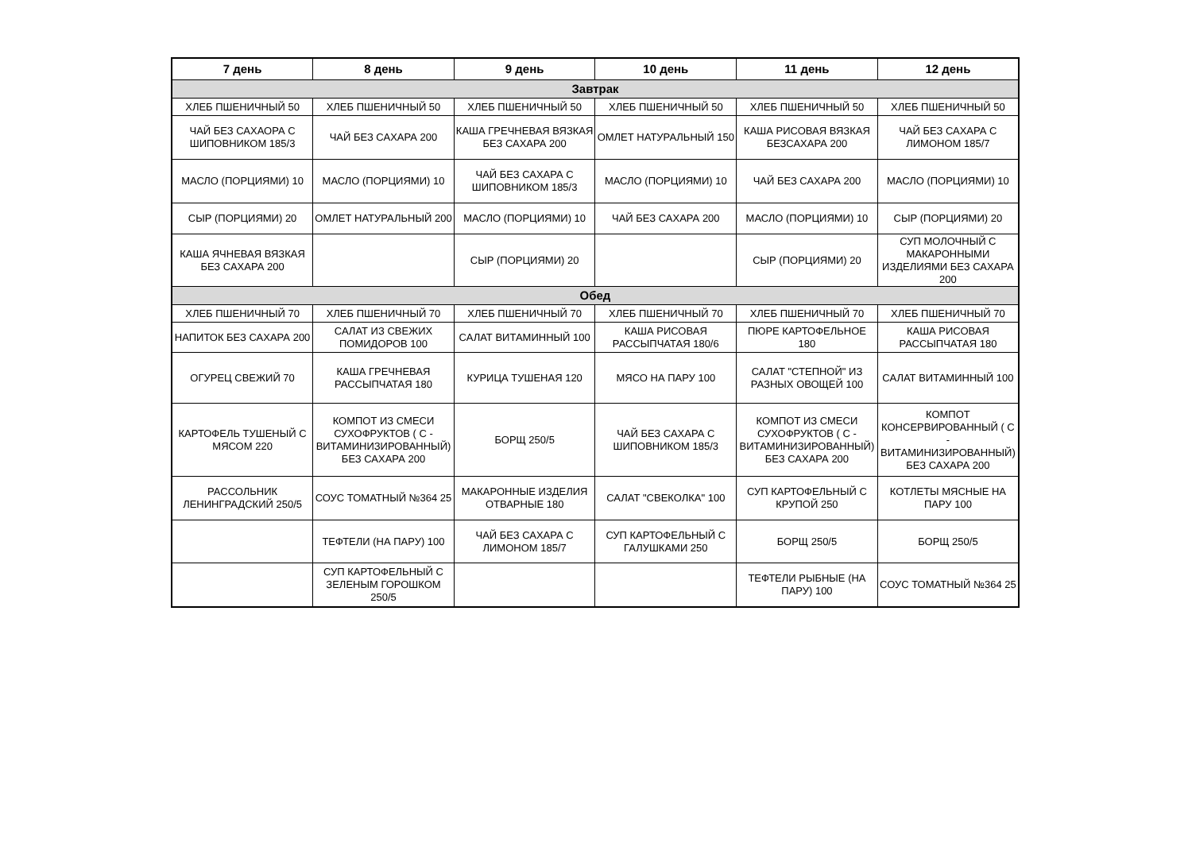| 7 день | 8 день | 9 день | 10 день | 11 день | 12 день |
| --- | --- | --- | --- | --- | --- |
| Завтрак | | | | | |
| ХЛЕБ ПШЕНИЧНЫЙ 50 | ХЛЕБ ПШЕНИЧНЫЙ 50 | ХЛЕБ ПШЕНИЧНЫЙ 50 | ХЛЕБ ПШЕНИЧНЫЙ 50 | ХЛЕБ ПШЕНИЧНЫЙ 50 | ХЛЕБ ПШЕНИЧНЫЙ 50 |
| ЧАЙ БЕЗ САХАОРА С ШИПОВНИКОМ 185/3 | ЧАЙ БЕЗ САХАРА 200 | КАША ГРЕЧНЕВАЯ ВЯЗКАЯ БЕЗ САХАРА 200 | ОМЛЕТ НАТУРАЛЬНЫЙ 150 | КАША РИСОВАЯ ВЯЗКАЯ БЕЗСАХАРА 200 | ЧАЙ БЕЗ САХАРА С ЛИМОНОМ 185/7 |
| МАСЛО (ПОРЦИЯМИ) 10 | МАСЛО (ПОРЦИЯМИ) 10 | ЧАЙ БЕЗ САХАРА С ШИПОВНИКОМ 185/3 | МАСЛО (ПОРЦИЯМИ) 10 | ЧАЙ БЕЗ САХАРА 200 | МАСЛО (ПОРЦИЯМИ) 10 |
| СЫР (ПОРЦИЯМИ) 20 | ОМЛЕТ НАТУРАЛЬНЫЙ 200 | МАСЛО (ПОРЦИЯМИ) 10 | ЧАЙ БЕЗ САХАРА 200 | МАСЛО (ПОРЦИЯМИ) 10 | СЫР (ПОРЦИЯМИ) 20 |
| КАША ЯЧНЕВАЯ ВЯЗКАЯ БЕЗ САХАРА 200 | | СЫР (ПОРЦИЯМИ) 20 | | СЫР (ПОРЦИЯМИ) 20 | СУП МОЛОЧНЫЙ С МАКАРОННЫМИ ИЗДЕЛИЯМИ БЕЗ САХАРА 200 |
| Обед | | | | | |
| ХЛЕБ ПШЕНИЧНЫЙ 70 | ХЛЕБ ПШЕНИЧНЫЙ 70 | ХЛЕБ ПШЕНИЧНЫЙ 70 | ХЛЕБ ПШЕНИЧНЫЙ 70 | ХЛЕБ ПШЕНИЧНЫЙ 70 | ХЛЕБ ПШЕНИЧНЫЙ 70 |
| НАПИТОК БЕЗ САХАРА 200 | САЛАТ ИЗ СВЕЖИХ ПОМИДОРОВ 100 | САЛАТ ВИТАМИННЫЙ 100 | КАША РИСОВАЯ РАССЫПЧАТАЯ 180/6 | ПЮРЕ КАРТОФЕЛЬНОЕ 180 | КАША РИСОВАЯ РАССЫПЧАТАЯ 180 |
| ОГУРЕЦ СВЕЖИЙ 70 | КАША ГРЕЧНЕВАЯ РАССЫПЧАТАЯ 180 | КУРИЦА ТУШЕНАЯ 120 | МЯСО НА ПАРУ 100 | САЛАТ "СТЕПНОЙ" ИЗ РАЗНЫХ ОВОЩЕЙ 100 | САЛАТ ВИТАМИННЫЙ 100 |
| КАРТОФЕЛЬ ТУШЕНЫЙ С МЯСОМ 220 | КОМПОТ ИЗ СМЕСИ СУХОФРУКТОВ ( С - ВИТАМИНИЗИРОВАННЫЙ) БЕЗ САХАРА 200 | БОРЩ 250/5 | ЧАЙ БЕЗ САХАРА С ШИПОВНИКОМ 185/3 | КОМПОТ ИЗ СМЕСИ СУХОФРУКТОВ ( С - ВИТАМИНИЗИРОВАННЫЙ) БЕЗ САХАРА 200 | КОМПОТ КОНСЕРВИРОВАННЫЙ ( С - ВИТАМИНИЗИРОВАННЫЙ) БЕЗ САХАРА 200 |
| РАССОЛЬНИК ЛЕНИНГРАДСКИЙ 250/5 | СОУС ТОМАТНЫЙ №364 25 | МАКАРОННЫЕ ИЗДЕЛИЯ ОТВАРНЫЕ 180 | САЛАТ "СВЕКОЛКА" 100 | СУП КАРТОФЕЛЬНЫЙ С КРУПОЙ 250 | КОТЛЕТЫ МЯСНЫЕ НА ПАРУ 100 |
| | ТЕФТЕЛИ (НА ПАРУ) 100 | ЧАЙ БЕЗ САХАРА С ЛИМОНОМ 185/7 | СУП КАРТОФЕЛЬНЫЙ С ГАЛУШКАМИ 250 | БОРЩ 250/5 | БОРЩ 250/5 |
| | СУП КАРТОФЕЛЬНЫЙ С ЗЕЛЕНЫМ ГОРОШКОМ 250/5 | | | ТЕФТЕЛИ РЫБНЫЕ (НА ПАРУ) 100 | СОУС ТОМАТНЫЙ №364 25 |